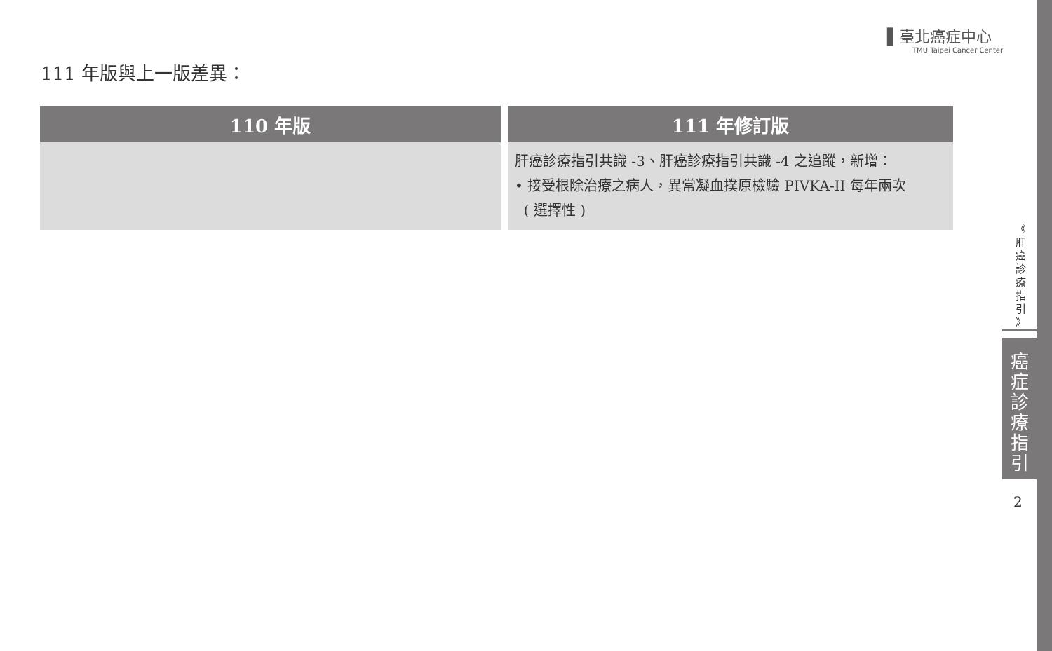▌臺北癌症中心
TMU Taipei Cancer Center
111 年版與上一版差異：
| 110 年版 | 111 年修訂版 |
| --- | --- |
| | 肝癌診療指引共識 -3、肝癌診療指引共識 -4 之追蹤，新增： • 接受根除治療之病人，異常凝血撲原檢驗 PIVKA-II 每年兩次 ( 選擇性 ) |
《
肝
癌
診
療
指
引
》
癌
症
診
療
指
引
2